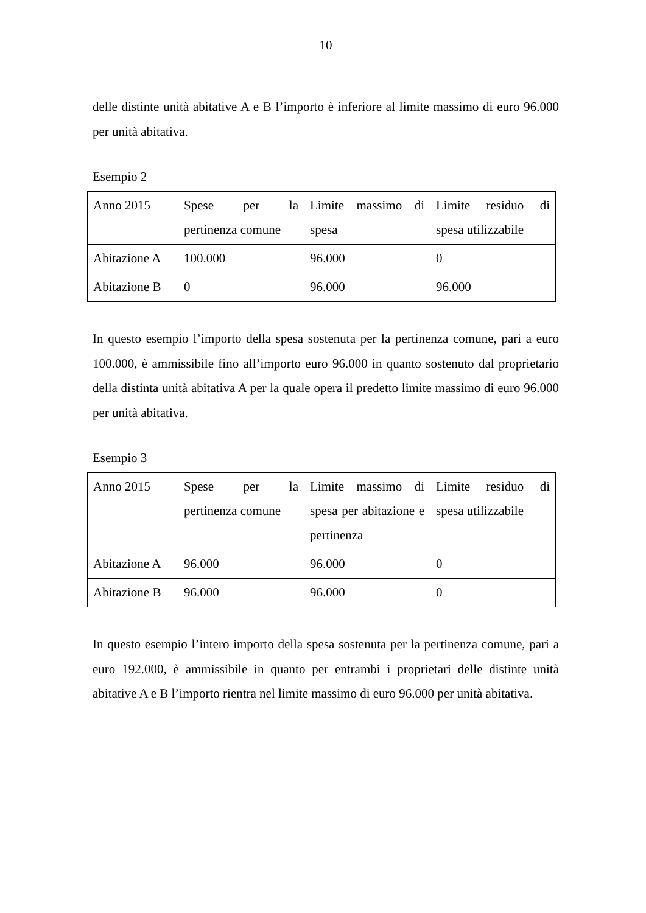10
delle distinte unità abitative A e B l’importo è inferiore al limite massimo di euro 96.000 per unità abitativa.
Esempio 2
| Anno 2015 | Spese per la pertinenza comune | Limite massimo di spesa | Limite residuo di spesa utilizzabile |
| Abitazione A | 100.000 | 96.000 | 0 |
| Abitazione B | 0 | 96.000 | 96.000 |
In questo esempio l’importo della spesa sostenuta per la pertinenza comune, pari a euro 100.000, è ammissibile fino all’importo euro 96.000 in quanto sostenuto dal proprietario della distinta unità abitativa A per la quale opera il predetto limite massimo di euro 96.000 per unità abitativa.
Esempio 3
| Anno 2015 | Spese per la pertinenza comune | Limite massimo di spesa per abitazione e pertinenza | Limite residuo di spesa utilizzabile |
| Abitazione A | 96.000 | 96.000 | 0 |
| Abitazione B | 96.000 | 96.000 | 0 |
In questo esempio l’intero importo della spesa sostenuta per la pertinenza comune, pari a euro 192.000, è ammissibile in quanto per entrambi i proprietari delle distinte unità abitative A e B l’importo rientra nel limite massimo di euro 96.000 per unità abitativa.